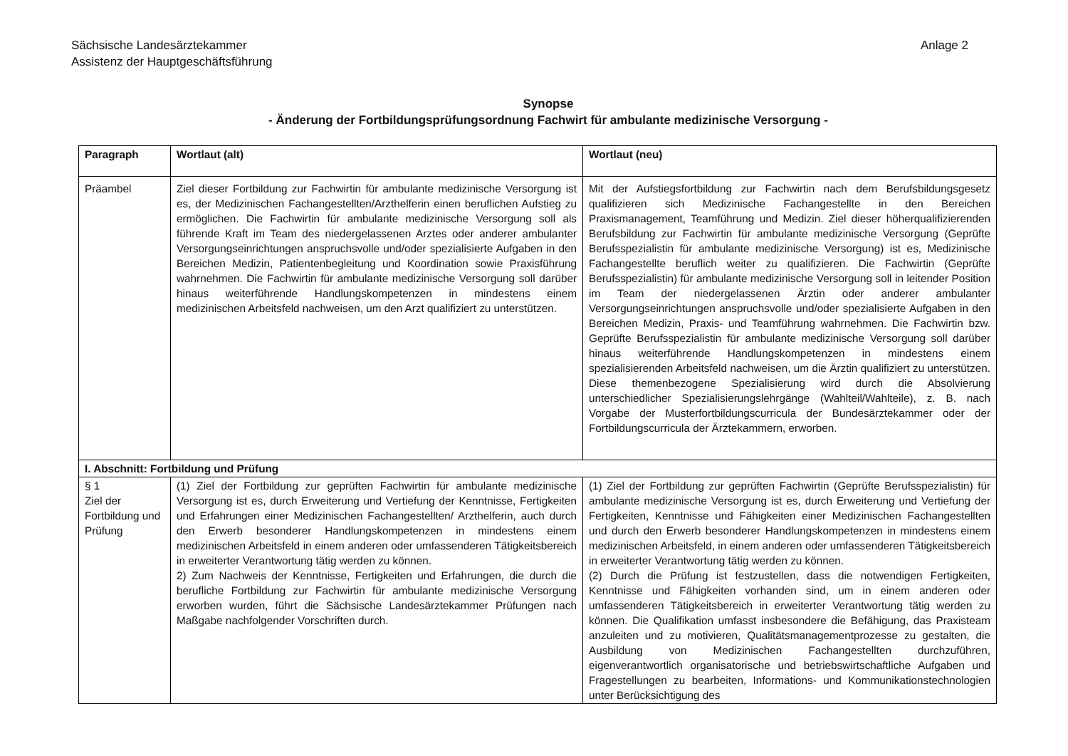Sächsische Landesärztekammer
Assistenz der Hauptgeschäftsführung
Anlage 2
Synopse
- Änderung der Fortbildungsprüfungsordnung Fachwirt für ambulante medizinische Versorgung -
| Paragraph | Wortlaut (alt) | Wortlaut (neu) |
| --- | --- | --- |
| Präambel | Ziel dieser Fortbildung zur Fachwirtin für ambulante medizinische Versorgung ist es, der Medizinischen Fachangestellten/Arzthelferin einen beruflichen Aufstieg zu ermöglichen. Die Fachwirtin für ambulante medizinische Versorgung soll als führende Kraft im Team des niedergelassenen Arztes oder anderer ambulanter Versorgungseinrichtungen anspruchsvolle und/oder spezialisierte Aufgaben in den Bereichen Medizin, Patientenbegleitung und Koordination sowie Praxisführung wahrnehmen. Die Fachwirtin für ambulante medizinische Versorgung soll darüber hinaus weiterführende Handlungskompetenzen in mindestens einem medizinischen Arbeitsfeld nachweisen, um den Arzt qualifiziert zu unterstützen. | Mit der Aufstiegsfortbildung zur Fachwirtin nach dem Berufsbildungsgesetz qualifizieren sich Medizinische Fachangestellte in den Bereichen Praxismanagement, Teamführung und Medizin. Ziel dieser höherqualifizierenden Berufsbildung zur Fachwirtin für ambulante medizinische Versorgung (Geprüfte Berufsspezialistin für ambulante medizinische Versorgung) ist es, Medizinische Fachangestellte beruflich weiter zu qualifizieren. Die Fachwirtin (Geprüfte Berufsspezialistin) für ambulante medizinische Versorgung soll in leitender Position im Team der niedergelassenen Ärztin oder anderer ambulanter Versorgungseinrichtungen anspruchsvolle und/oder spezialisierte Aufgaben in den Bereichen Medizin, Praxis- und Teamführung wahrnehmen. Die Fachwirtin bzw. Geprüfte Berufsspezialistin für ambulante medizinische Versorgung soll darüber hinaus weiterführende Handlungskompetenzen in mindestens einem spezialisierenden Arbeitsfeld nachweisen, um die Ärztin qualifiziert zu unterstützen. Diese themenbezogene Spezialisierung wird durch die Absolvierung unterschiedlicher Spezialisierungslehrgänge (Wahlteil/Wahlteile), z. B. nach Vorgabe der Musterfortbildungscurricula der Bundesärztekammer oder der Fortbildungscurricula der Ärztekammern, erworben. |
| I. Abschnitt: Fortbildung und Prüfung | | |
| § 1 Ziel der Fortbildung und Prüfung | (1) Ziel der Fortbildung zur geprüften Fachwirtin für ambulante medizinische Versorgung ist es, durch Erweiterung und Vertiefung der Kenntnisse, Fertigkeiten und Erfahrungen einer Medizinischen Fachangestellten/ Arzthelferin, auch durch den Erwerb besonderer Handlungskompetenzen in mindestens einem medizinischen Arbeitsfeld in einem anderen oder umfassenderen Tätigkeitsbereich in erweiterter Verantwortung tätig werden zu können. 2) Zum Nachweis der Kenntnisse, Fertigkeiten und Erfahrungen, die durch die berufliche Fortbildung zur Fachwirtin für ambulante medizinische Versorgung erworben wurden, führt die Sächsische Landesärztekammer Prüfungen nach Maßgabe nachfolgender Vorschriften durch. | (1) Ziel der Fortbildung zur geprüften Fachwirtin (Geprüfte Berufsspezialistin) für ambulante medizinische Versorgung ist es, durch Erweiterung und Vertiefung der Fertigkeiten, Kenntnisse und Fähigkeiten einer Medizinischen Fachangestellten und durch den Erwerb besonderer Handlungskompetenzen in mindestens einem medizinischen Arbeitsfeld, in einem anderen oder umfassenderen Tätigkeitsbereich in erweiterter Verantwortung tätig werden zu können. (2) Durch die Prüfung ist festzustellen, dass die notwendigen Fertigkeiten, Kenntnisse und Fähigkeiten vorhanden sind, um in einem anderen oder umfassenderen Tätigkeitsbereich in erweiterter Verantwortung tätig werden zu können. Die Qualifikation umfasst insbesondere die Befähigung, das Praxisteam anzuleiten und zu motivieren, Qualitätsmanagementprozesse zu gestalten, die Ausbildung von Medizinischen Fachangestellten durchzuführen, eigenverantwortlich organisatorische und betriebswirtschaftliche Aufgaben und Fragestellungen zu bearbeiten, Informations- und Kommunikationstechnologien unter Berücksichtigung des |